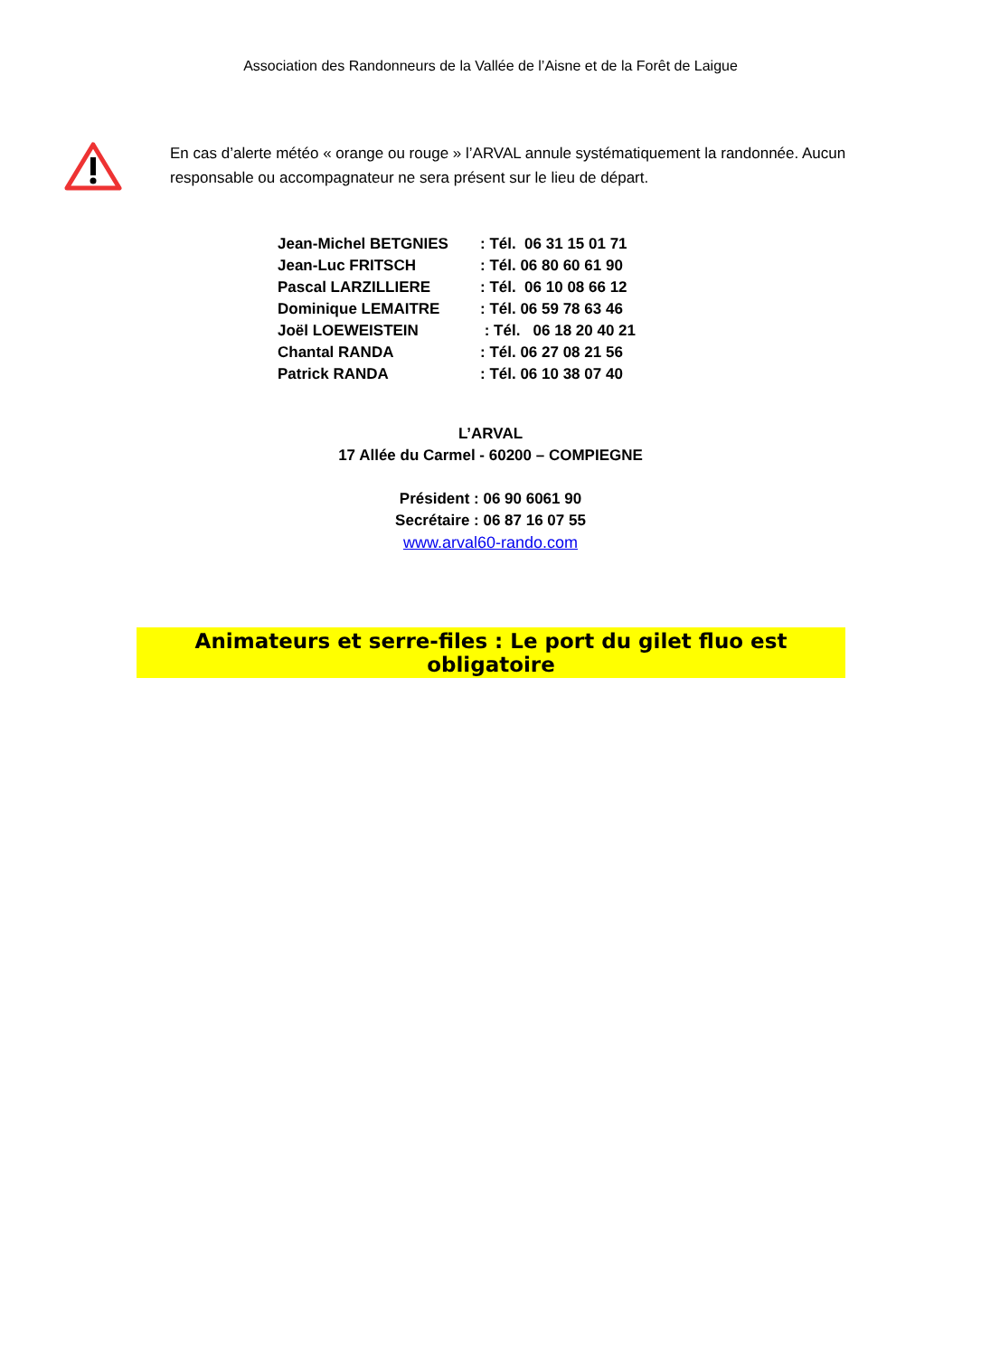Association des Randonneurs de la Vallée de l’Aisne et de la Forêt de Laigue
En cas d’alerte météo « orange ou rouge » l’ARVAL annule systématiquement la randonnée. Aucun responsable ou accompagnateur ne sera présent sur le lieu de départ.
| Jean-Michel BETGNIES | : Tél. 06 31 15 01 71 |
| Jean-Luc FRITSCH | : Tél. 06 80 60 61 90 |
| Pascal LARZILLIERE | : Tél. 06 10 08 66 12 |
| Dominique LEMAITRE | : Tél. 06 59 78 63 46 |
| Joël LOEWEISTEIN | : Tél. 06 18 20 40 21 |
| Chantal RANDA | : Tél. 06 27 08 21 56 |
| Patrick RANDA | : Tél. 06 10 38 07 40 |
L’ARVAL
17 Allée du Carmel - 60200 – COMPIEGNE
Président : 06 90 6061 90
Secrétaire : 06 87 16 07 55
www.arval60-rando.com
Animateurs et serre-files : Le port du gilet fluo est obligatoire